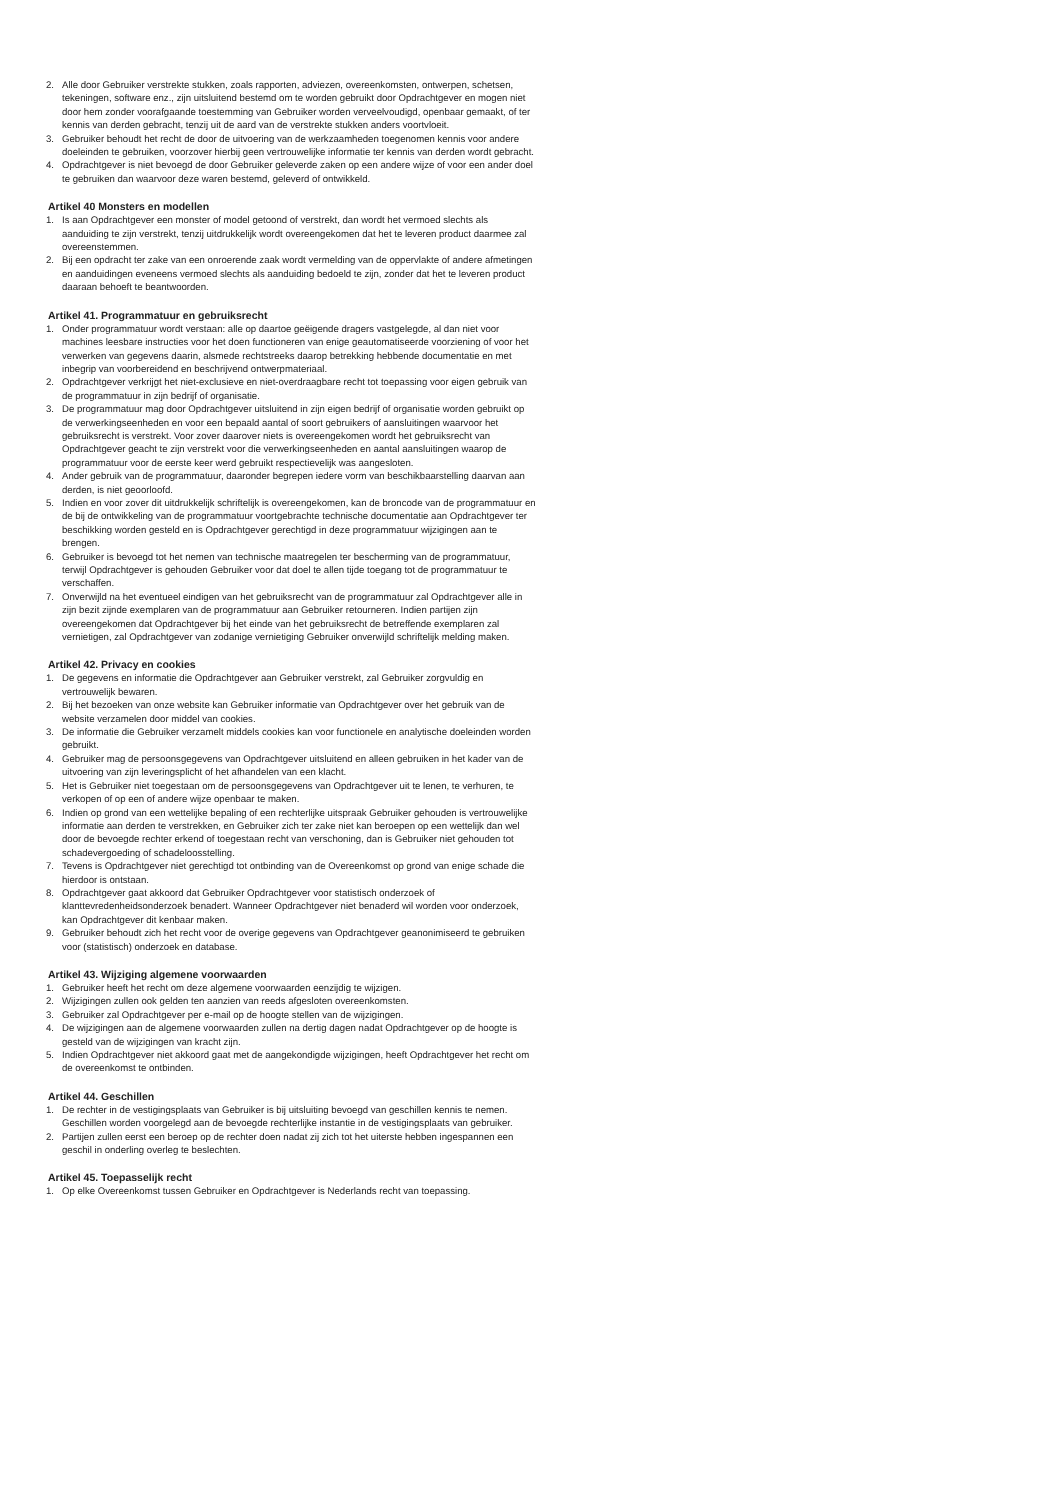2. Alle door Gebruiker verstrekte stukken, zoals rapporten, adviezen, overeenkomsten, ontwerpen, schetsen, tekeningen, software enz., zijn uitsluitend bestemd om te worden gebruikt door Opdrachtgever en mogen niet door hem zonder voorafgaande toestemming van Gebruiker worden verveelvoudigd, openbaar gemaakt, of ter kennis van derden gebracht, tenzij uit de aard van de verstrekte stukken anders voortvloeit.
3. Gebruiker behoudt het recht de door de uitvoering van de werkzaamheden toegenomen kennis voor andere doeleinden te gebruiken, voorzover hierbij geen vertrouwelijke informatie ter kennis van derden wordt gebracht.
4. Opdrachtgever is niet bevoegd de door Gebruiker geleverde zaken op een andere wijze of voor een ander doel te gebruiken dan waarvoor deze waren bestemd, geleverd of ontwikkeld.
Artikel 40 Monsters en modellen
1. Is aan Opdrachtgever een monster of model getoond of verstrekt, dan wordt het vermoed slechts als aanduiding te zijn verstrekt, tenzij uitdrukkelijk wordt overeengekomen dat het te leveren product daarmee zal overeenstemmen.
2. Bij een opdracht ter zake van een onroerende zaak wordt vermelding van de oppervlakte of andere afmetingen en aanduidingen eveneens vermoed slechts als aanduiding bedoeld te zijn, zonder dat het te leveren product daaraan behoeft te beantwoorden.
Artikel 41. Programmatuur en gebruiksrecht
1. Onder programmatuur wordt verstaan: alle op daartoe geëigende dragers vastgelegde, al dan niet voor machines leesbare instructies voor het doen functioneren van enige geautomatiseerde voorziening of voor het verwerken van gegevens daarin, alsmede rechtstreeks daarop betrekking hebbende documentatie en met inbegrip van voorbereidend en beschrijvend ontwerpmateriaal.
2. Opdrachtgever verkrijgt het niet-exclusieve en niet-overdraagbare recht tot toepassing voor eigen gebruik van de programmatuur in zijn bedrijf of organisatie.
3. De programmatuur mag door Opdrachtgever uitsluitend in zijn eigen bedrijf of organisatie worden gebruikt op de verwerkingseenheden en voor een bepaald aantal of soort gebruikers of aansluitingen waarvoor het gebruiksrecht is verstrekt. Voor zover daarover niets is overeengekomen wordt het gebruiksrecht van Opdrachtgever geacht te zijn verstrekt voor die verwerkingseenheden en aantal aansluitingen waarop de programmatuur voor de eerste keer werd gebruikt respectievelijk was aangesloten.
4. Ander gebruik van de programmatuur, daaronder begrepen iedere vorm van beschikbaarstelling daarvan aan derden, is niet geoorloofd.
5. Indien en voor zover dit uitdrukkelijk schriftelijk is overeengekomen, kan de broncode van de programmatuur en de bij de ontwikkeling van de programmatuur voortgebrachte technische documentatie aan Opdrachtgever ter beschikking worden gesteld en is Opdrachtgever gerechtigd in deze programmatuur wijzigingen aan te brengen.
6. Gebruiker is bevoegd tot het nemen van technische maatregelen ter bescherming van de programmatuur, terwijl Opdrachtgever is gehouden Gebruiker voor dat doel te allen tijde toegang tot de programmatuur te verschaffen.
7. Onverwijld na het eventueel eindigen van het gebruiksrecht van de programmatuur zal Opdrachtgever alle in zijn bezit zijnde exemplaren van de programmatuur aan Gebruiker retourneren. Indien partijen zijn overeengekomen dat Opdrachtgever bij het einde van het gebruiksrecht de betreffende exemplaren zal vernietigen, zal Opdrachtgever van zodanige vernietiging Gebruiker onverwijld schriftelijk melding maken.
Artikel 42. Privacy en cookies
1. De gegevens en informatie die Opdrachtgever aan Gebruiker verstrekt, zal Gebruiker zorgvuldig en vertrouwelijk bewaren.
2. Bij het bezoeken van onze website kan Gebruiker informatie van Opdrachtgever over het gebruik van de website verzamelen door middel van cookies.
3. De informatie die Gebruiker verzamelt middels cookies kan voor functionele en analytische doeleinden worden gebruikt.
4. Gebruiker mag de persoonsgegevens van Opdrachtgever uitsluitend en alleen gebruiken in het kader van de uitvoering van zijn leveringsplicht of het afhandelen van een klacht.
5. Het is Gebruiker niet toegestaan om de persoonsgegevens van Opdrachtgever uit te lenen, te verhuren, te verkopen of op een of andere wijze openbaar te maken.
6. Indien op grond van een wettelijke bepaling of een rechterlijke uitspraak Gebruiker gehouden is vertrouwelijke informatie aan derden te verstrekken, en Gebruiker zich ter zake niet kan beroepen op een wettelijk dan wel door de bevoegde rechter erkend of toegestaan recht van verschoning, dan is Gebruiker niet gehouden tot schadevergoeding of schadeloosstelling.
7. Tevens is Opdrachtgever niet gerechtigd tot ontbinding van de Overeenkomst op grond van enige schade die hierdoor is ontstaan.
8. Opdrachtgever gaat akkoord dat Gebruiker Opdrachtgever voor statistisch onderzoek of klanttevredenheidsonderzoek benadert. Wanneer Opdrachtgever niet benaderd wil worden voor onderzoek, kan Opdrachtgever dit kenbaar maken.
9. Gebruiker behoudt zich het recht voor de overige gegevens van Opdrachtgever geanonimiseerd te gebruiken voor (statistisch) onderzoek en database.
Artikel 43. Wijziging algemene voorwaarden
1. Gebruiker heeft het recht om deze algemene voorwaarden eenzijdig te wijzigen.
2. Wijzigingen zullen ook gelden ten aanzien van reeds afgesloten overeenkomsten.
3. Gebruiker zal Opdrachtgever per e-mail op de hoogte stellen van de wijzigingen.
4. De wijzigingen aan de algemene voorwaarden zullen na dertig dagen nadat Opdrachtgever op de hoogte is gesteld van de wijzigingen van kracht zijn.
5. Indien Opdrachtgever niet akkoord gaat met de aangekondigde wijzigingen, heeft Opdrachtgever het recht om de overeenkomst te ontbinden.
Artikel 44. Geschillen
1. De rechter in de vestigingsplaats van Gebruiker is bij uitsluiting bevoegd van geschillen kennis te nemen. Geschillen worden voorgelegd aan de bevoegde rechterlijke instantie in de vestigingsplaats van gebruiker.
2. Partijen zullen eerst een beroep op de rechter doen nadat zij zich tot het uiterste hebben ingespannen een geschil in onderling overleg te beslechten.
Artikel 45. Toepasselijk recht
1. Op elke Overeenkomst tussen Gebruiker en Opdrachtgever is Nederlands recht van toepassing.